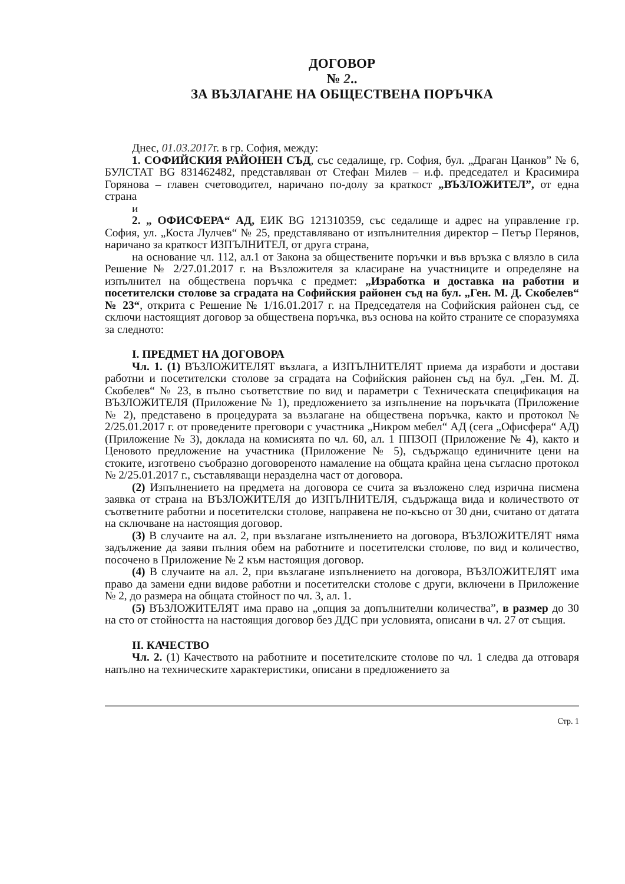ДОГОВОР
№ 2..
ЗА ВЪЗЛАГАНЕ НА ОБЩЕСТВЕНА ПОРЪЧКА
Днес, 01.03.2017г. в гр. София, между:
1. СОФИЙСКИЯ РАЙОНЕН СЪД, със седалище, гр. София, бул. „Драган Цанков” № 6, БУЛСТАТ BG 831462482, представляван от Стефан Милев – и.ф. председател и Красимира Горянова – главен счетоводител, наричано по-долу за краткост „ВЪЗЛОЖИТЕЛ”, от една страна
и
2. „ ОФИСФЕРА“ АД, ЕИК BG 121310359, със седалище и адрес на управление гр. София, ул. „Коста Лулчев“ № 25, представлявано от изпълнителния директор – Петър Перянов, наричано за краткост ИЗПЪЛНИТЕЛ, от друга страна,
на основание чл. 112, ал.1 от Закона за обществените поръчки и във връзка с влязло в сила Решение № 2/27.01.2017 г. на Възложителя за класиране на участниците и определяне на изпълнител на обществена поръчка с предмет: „Изработка и доставка на работни и посетителски столове за сградата на Софийския районен съд на бул. „Ген. М. Д. Скобелев“ № 23“, открита с Решение № 1/16.01.2017 г. на Председателя на Софийския районен съд, се сключи настоящият договор за обществена поръчка, въз основа на който страните се споразумяха за следното:
I. ПРЕДМЕТ НА ДОГОВОРА
Чл. 1. (1) ВЪЗЛОЖИТЕЛЯТ възлага, а ИЗПЪЛНИТЕЛЯТ приема да изработи и достави работни и посетителски столове за сградата на Софийския районен съд на бул. „Ген. М. Д. Скобелев“ № 23, в пълно съответствие по вид и параметри с Техническата спецификация на ВЪЗЛОЖИТЕЛЯ (Приложение № 1), предложението за изпълнение на поръчката (Приложение № 2), представено в процедурата за възлагане на обществена поръчка, както и протокол № 2/25.01.2017 г. от проведените преговори с участника „Никром мебел“ АД (сега „Офисфера“ АД) (Приложение № 3), доклада на комисията по чл. 60, ал. 1 ППЗОП (Приложение № 4), както и Ценовото предложение на участника (Приложение № 5), съдържащо единичните цени на стоките, изготвено съобразно договореното намаление на общата крайна цена съгласно протокол № 2/25.01.2017 г., съставляващи неразделна част от договора.
(2) Изпълнението на предмета на договора се счита за възложено след изрична писмена заявка от страна на ВЪЗЛОЖИТЕЛЯ до ИЗПЪЛНИТЕЛЯ, съдържаща вида и количеството от съответните работни и посетителски столове, направена не по-късно от 30 дни, считано от датата на сключване на настоящия договор.
(3) В случаите на ал. 2, при възлагане изпълнението на договора, ВЪЗЛОЖИТЕЛЯТ няма задължение да заяви пълния обем на работните и посетителски столове, по вид и количество, посочено в Приложение № 2 към настоящия договор.
(4) В случаите на ал. 2, при възлагане изпълнението на договора, ВЪЗЛОЖИТЕЛЯТ има право да замени едни видове работни и посетителски столове с други, включени в Приложение № 2, до размера на общата стойност по чл. 3, ал. 1.
(5) ВЪЗЛОЖИТЕЛЯТ има право на „опция за допълнителни количества”, в размер до 30 на сто от стойността на настоящия договор без ДДС при условията, описани в чл. 27 от същия.
II. КАЧЕСТВО
Чл. 2. (1) Качеството на работните и посетителските столове по чл. 1 следва да отговаря напълно на техническите характеристики, описани в предложението за
Стр. 1